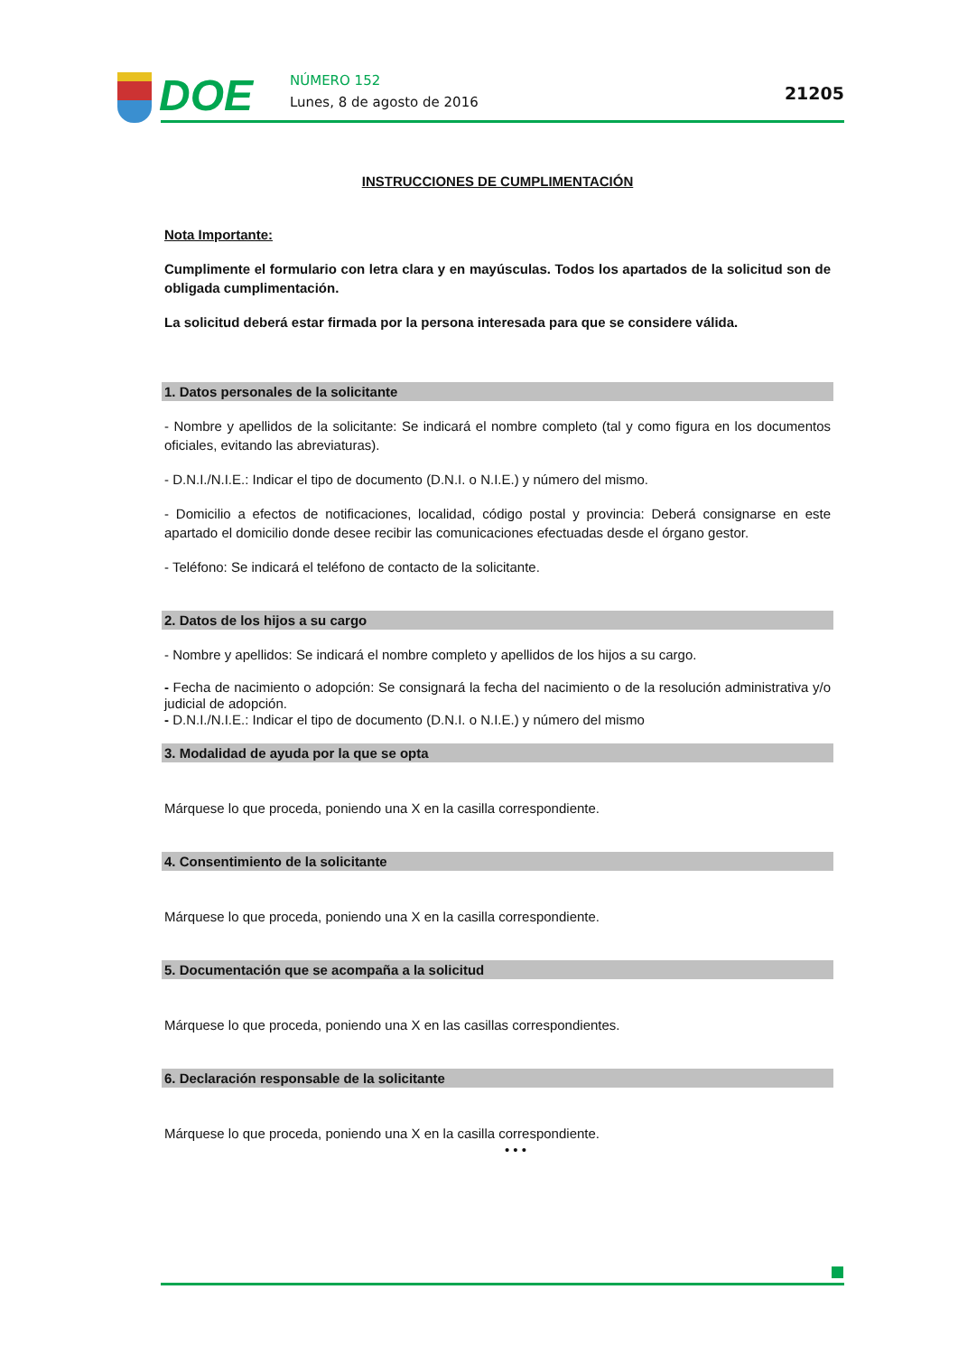DOE
NÚMERO 152
Lunes, 8 de agosto de 2016
21205
INSTRUCCIONES DE CUMPLIMENTACIÓN
Nota Importante:
Cumplimente el formulario con letra clara y en mayúsculas. Todos los apartados de la solicitud son de obligada cumplimentación.
La solicitud deberá estar firmada por la persona interesada para que se considere válida.
1. Datos personales de la solicitante
- Nombre y apellidos de la solicitante: Se indicará el nombre completo (tal y como figura en los documentos oficiales, evitando las abreviaturas).
- D.N.I./N.I.E.: Indicar el tipo de documento (D.N.I. o N.I.E.) y número del mismo.
- Domicilio a efectos de notificaciones, localidad, código postal y provincia: Deberá consignarse en este apartado el domicilio donde desee recibir las comunicaciones efectuadas desde el órgano gestor.
- Teléfono: Se indicará el teléfono de contacto de la solicitante.
2. Datos de los hijos a su cargo
- Nombre y apellidos: Se indicará el nombre completo y apellidos de los hijos a su cargo.
- Fecha de nacimiento o adopción: Se consignará la fecha del nacimiento o de la resolución administrativa y/o judicial de adopción.
- D.N.I./N.I.E.: Indicar el tipo de documento (D.N.I. o N.I.E.) y número del mismo
3. Modalidad de ayuda por la que se opta
Márquese lo que proceda, poniendo una X en la casilla correspondiente.
4. Consentimiento de la solicitante
Márquese lo que proceda, poniendo una X en la casilla correspondiente.
5. Documentación que se acompaña a la solicitud
Márquese lo que proceda, poniendo una X en las casillas correspondientes.
6. Declaración responsable de la solicitante
Márquese lo que proceda, poniendo una X en la casilla correspondiente.
• • •